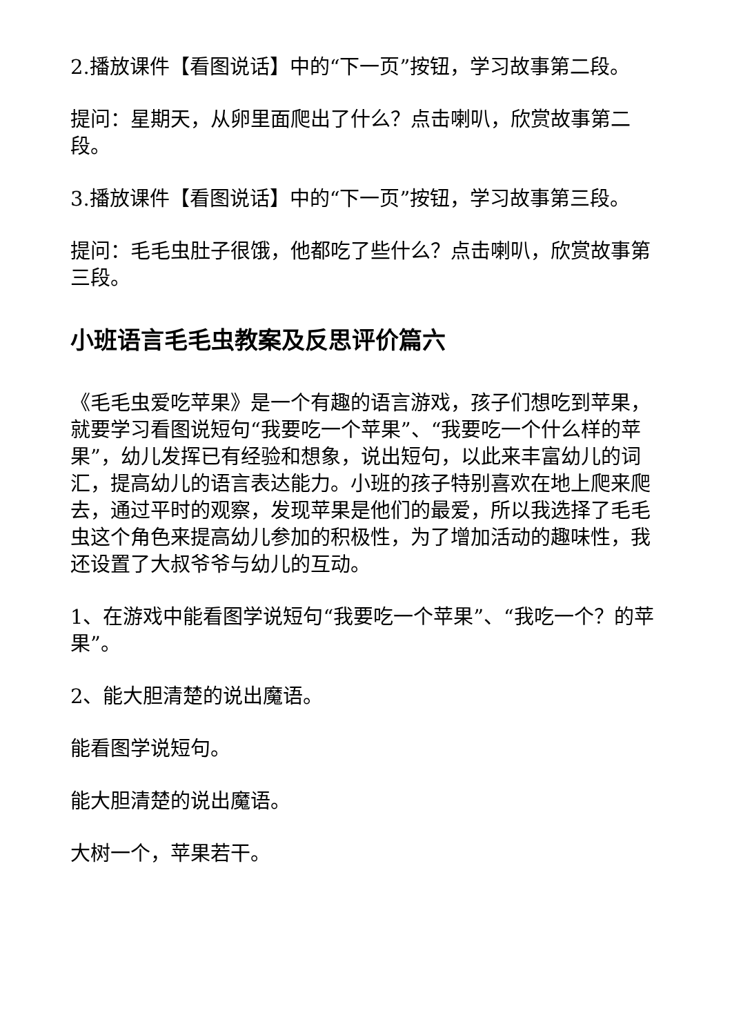2.播放课件【看图说话】中的“下一页”按钮，学习故事第二段。
提问：星期天，从卵里面爬出了什么？点击喇叭，欣赏故事第二段。
3.播放课件【看图说话】中的“下一页”按钮，学习故事第三段。
提问：毛毛虫肚子很饿，他都吃了些什么？点击喇叭，欣赏故事第三段。
小班语言毛毛虫教案及反思评价篇六
《毛毛虫爱吃苹果》是一个有趣的语言游戏，孩子们想吃到苹果，就要学习看图说短句“我要吃一个苹果”、“我要吃一个什么样的苹果”，幼儿发挥已有经验和想象，说出短句，以此来丰富幼儿的词汇，提高幼儿的语言表达能力。小班的孩子特别喜欢在地上爬来爬去，通过平时的观察，发现苹果是他们的最爱，所以我选择了毛毛虫这个角色来提高幼儿参加的积极性，为了增加活动的趣味性，我还设置了大叔爷爷与幼儿的互动。
1、在游戏中能看图学说短句“我要吃一个苹果”、“我吃一个？的苹果”。
2、能大胆清楚的说出魔语。
能看图学说短句。
能大胆清楚的说出魔语。
大树一个，苹果若干。